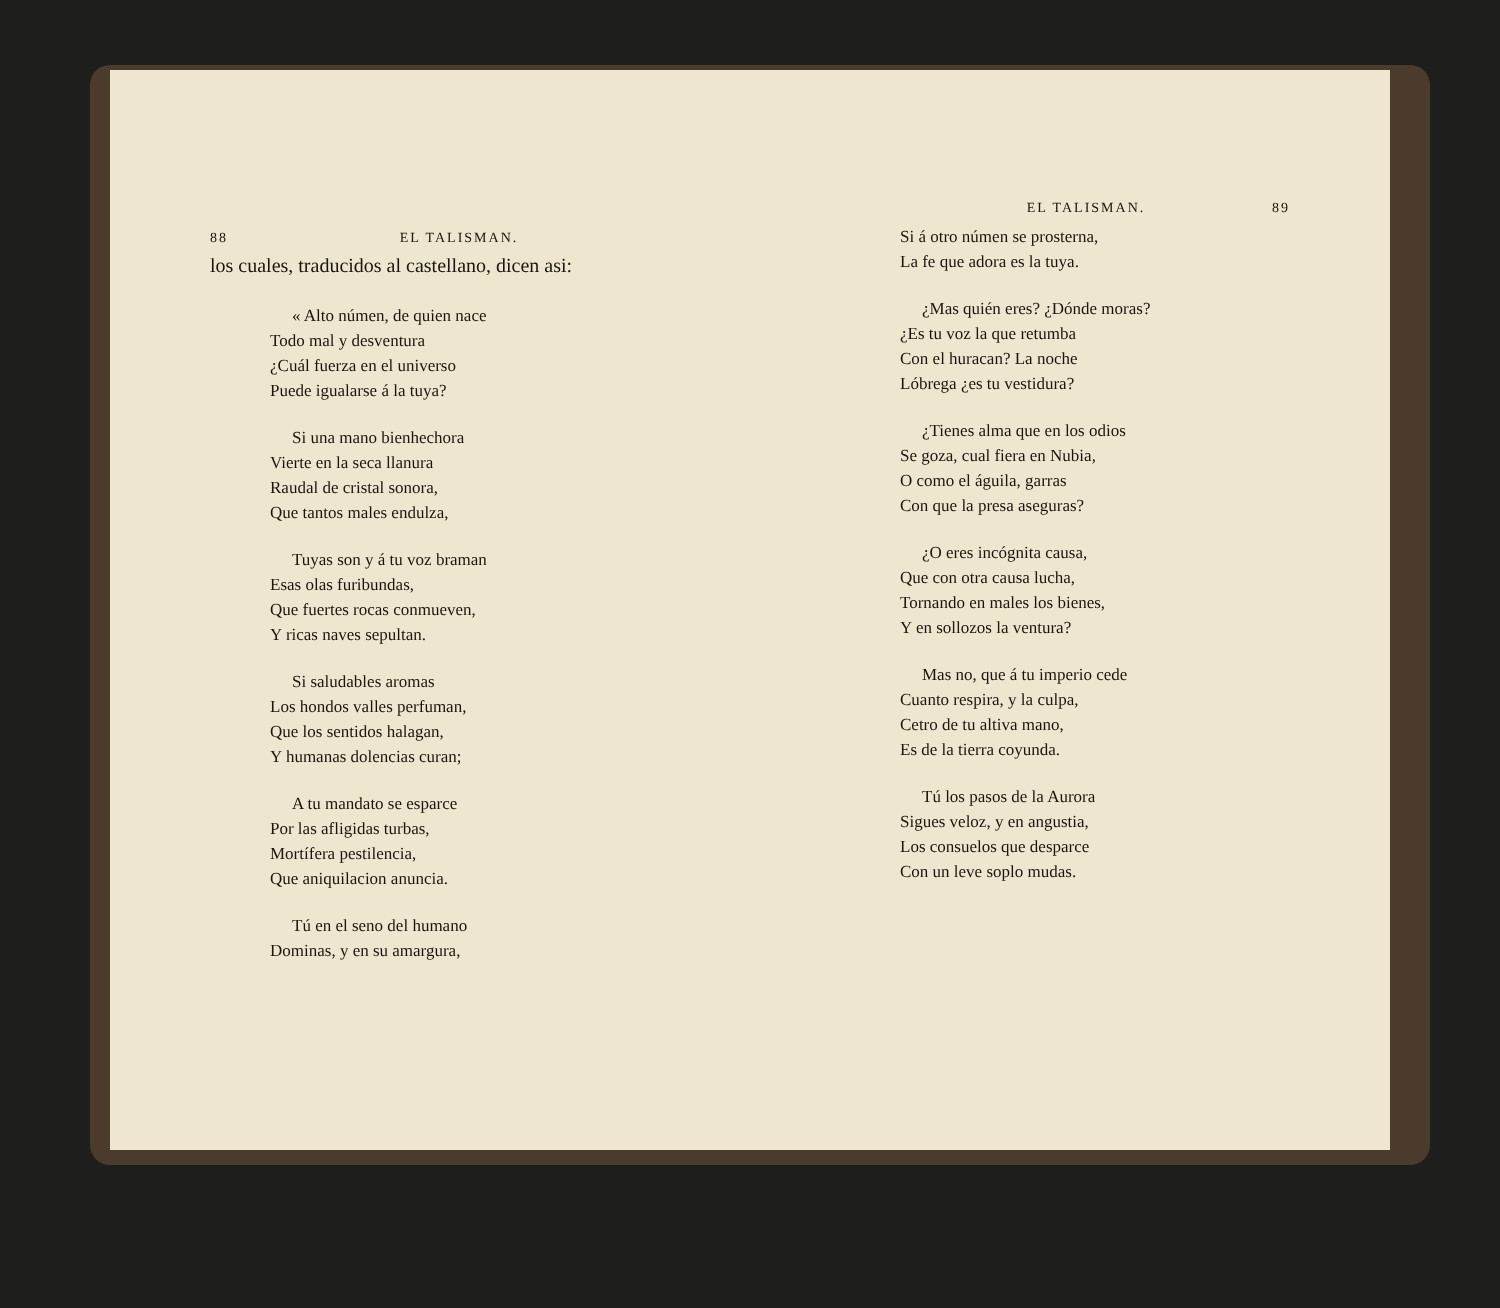88 EL TALISMAN.
los cuales, traducidos al castellano, dicen asi:
« Alto númen, de quien nace
Todo mal y desventura
¿Cuál fuerza en el universo
Puede igualarse á la tuya?
Si una mano bienhechora
Vierte en la seca llanura
Raudal de cristal sonora,
Que tantos males endulza,
Tuyas son y á tu voz braman
Esas olas furibundas,
Que fuertes rocas conmueven,
Y ricas naves sepultan.
Si saludables aromas
Los hondos valles perfuman,
Que los sentidos halagan,
Y humanas dolencias curan;
A tu mandato se esparce
Por las afligidas turbas,
Mortífera pestilencia,
Que aniquilacion anuncia.
Tú en el seno del humano
Dominas, y en su amargura,
EL TALISMAN. 89
Si á otro númen se prosterna,
La fe que adora es la tuya.
¿Mas quién eres? ¿Dónde moras?
¿Es tu voz la que retumba
Con el huracan? La noche
Lóbrega ¿es tu vestidura?
¿Tienes alma que en los odios
Se goza, cual fiera en Nubia,
O como el águila, garras
Con que la presa aseguras?
¿O eres incógnita causa,
Que con otra causa lucha,
Tornando en males los bienes,
Y en sollozos la ventura?
Mas no, que á tu imperio cede
Cuanto respira, y la culpa,
Cetro de tu altiva mano,
Es de la tierra coyunda.
Tú los pasos de la Aurora
Sigues veloz, y en angustia,
Los consuelos que desparce
Con un leve soplo mudas.